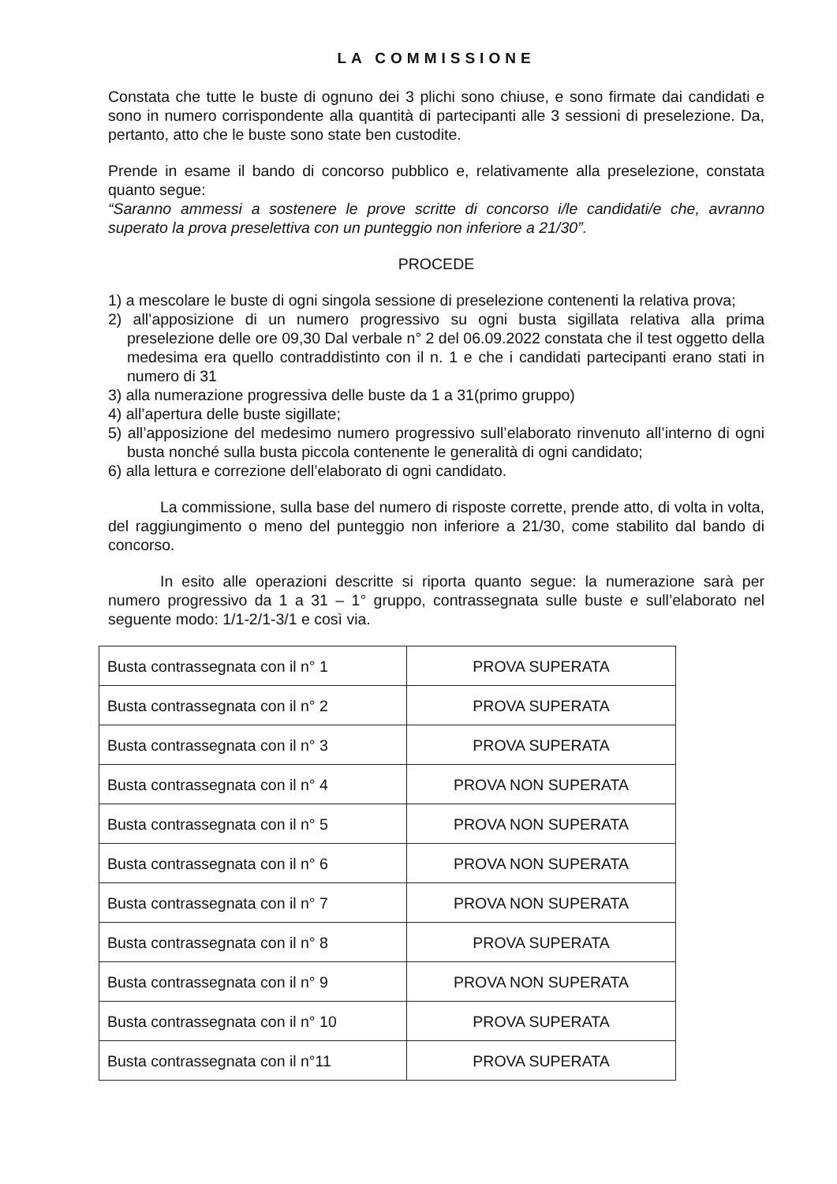LA COMMISSIONE
Constata che tutte le buste di ognuno dei 3 plichi sono chiuse, e sono firmate dai candidati e sono in numero corrispondente alla quantità di partecipanti alle 3 sessioni di preselezione. Da, pertanto, atto che le buste sono state ben custodite.
Prende in esame il bando di concorso pubblico e, relativamente alla preselezione, constata quanto segue:
“Saranno ammessi a sostenere le prove scritte di concorso i/le candidati/e che, avranno superato la prova preselettiva con un punteggio non inferiore a 21/30”.
PROCEDE
1) a mescolare le buste di ogni singola sessione di preselezione contenenti la relativa prova;
2) all’apposizione di un numero progressivo su ogni busta sigillata relativa alla prima preselezione delle ore 09,30 Dal verbale n° 2 del 06.09.2022 constata che il test oggetto della medesima era quello contraddistinto con il n. 1 e che i candidati partecipanti erano stati in numero di 31
3) alla numerazione progressiva delle buste da 1 a 31(primo gruppo)
4) all’apertura delle buste sigillate;
5) all’apposizione del medesimo numero progressivo sull’elaborato rinvenuto all’interno di ogni busta nonché sulla busta piccola contenente le generalità di ogni candidato;
6) alla lettura e correzione dell’elaborato di ogni candidato.
La commissione, sulla base del numero di risposte corrette, prende atto, di volta in volta, del raggiungimento o meno del punteggio non inferiore a 21/30, come stabilito dal bando di concorso.
In esito alle operazioni descritte si riporta quanto segue: la numerazione sarà per numero progressivo da 1 a 31 – 1° gruppo, contrassegnata sulle buste e sull’elaborato nel seguente modo: 1/1-2/1-3/1 e così via.
| Busta contrassegnata con il n° 1 | PROVA SUPERATA |
| Busta contrassegnata con il n° 2 | PROVA SUPERATA |
| Busta contrassegnata con il n° 3 | PROVA SUPERATA |
| Busta contrassegnata con il n° 4 | PROVA NON SUPERATA |
| Busta contrassegnata con il n° 5 | PROVA NON SUPERATA |
| Busta contrassegnata con il n° 6 | PROVA NON SUPERATA |
| Busta contrassegnata con il n° 7 | PROVA NON SUPERATA |
| Busta contrassegnata con il n° 8 | PROVA SUPERATA |
| Busta contrassegnata con il n° 9 | PROVA NON SUPERATA |
| Busta contrassegnata con il n° 10 | PROVA SUPERATA |
| Busta contrassegnata con il n°11 | PROVA SUPERATA |